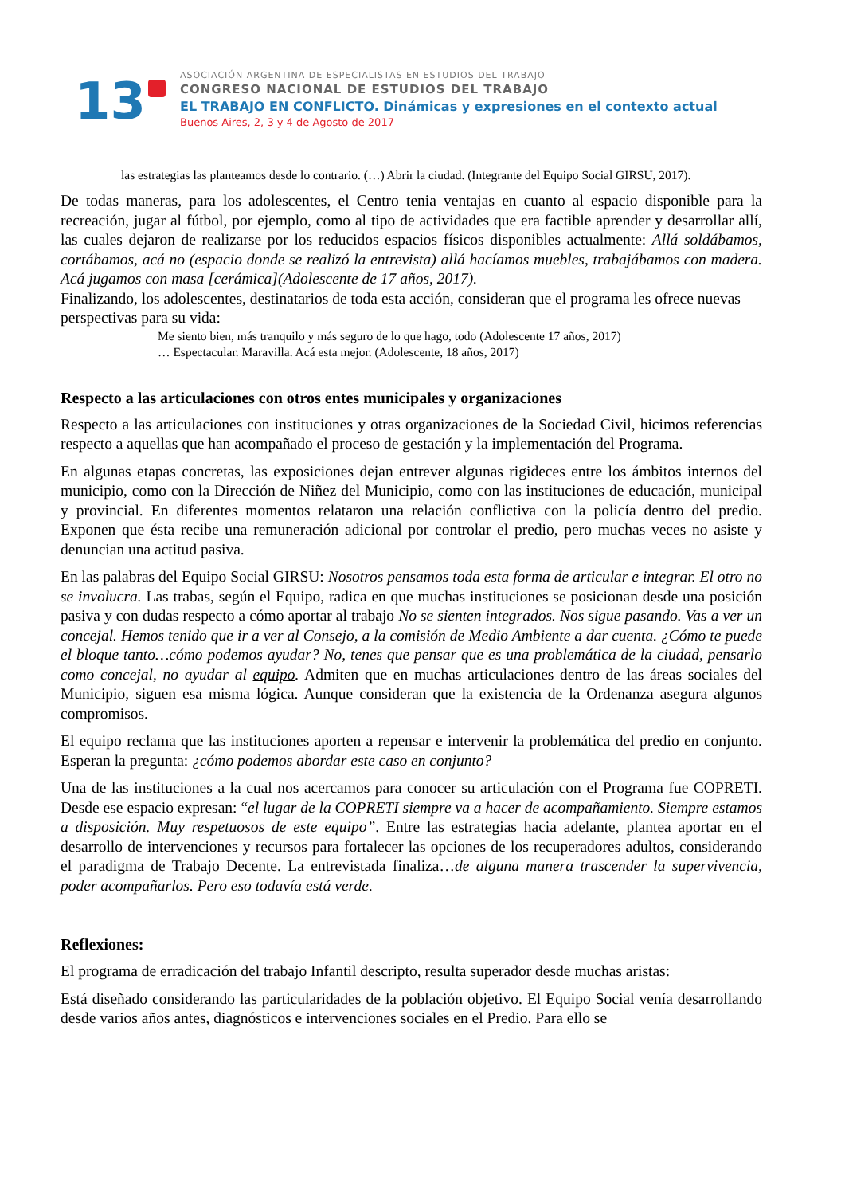13
ASOCIACIÓN ARGENTINA DE ESPECIALISTAS EN ESTUDIOS DEL TRABAJO
CONGRESO NACIONAL DE ESTUDIOS DEL TRABAJO
EL TRABAJO EN CONFLICTO. Dinámicas y expresiones en el contexto actual
Buenos Aires, 2, 3 y 4 de Agosto de 2017
las estrategias las planteamos desde lo contrario. (…) Abrir la ciudad. (Integrante del Equipo Social GIRSU, 2017).
De todas maneras, para los adolescentes, el Centro tenia ventajas en cuanto al espacio disponible para la recreación, jugar al fútbol, por ejemplo, como al tipo de actividades que era factible aprender y desarrollar allí, las cuales dejaron de realizarse por los reducidos espacios físicos disponibles actualmente: Allá soldábamos, cortábamos, acá no (espacio donde se realizó la entrevista) allá hacíamos muebles, trabajábamos con madera. Acá jugamos con masa [cerámica](Adolescente de 17 años, 2017).
Finalizando, los adolescentes, destinatarios de toda esta acción, consideran que el programa les ofrece nuevas perspectivas para su vida:
Me siento bien, más tranquilo y más seguro de lo que hago, todo (Adolescente 17 años, 2017)
… Espectacular. Maravilla. Acá esta mejor. (Adolescente, 18 años, 2017)
Respecto a las articulaciones con otros entes municipales y organizaciones
Respecto a las articulaciones con instituciones y otras organizaciones de la Sociedad Civil, hicimos referencias respecto a aquellas que han acompañado el proceso de gestación y la implementación del Programa.
En algunas etapas concretas, las exposiciones dejan entrever algunas rigideces entre los ámbitos internos del municipio, como con la Dirección de Niñez del Municipio, como con las instituciones de educación, municipal y provincial. En diferentes momentos relataron una relación conflictiva con la policía dentro del predio. Exponen que ésta recibe una remuneración adicional por controlar el predio, pero muchas veces no asiste y denuncian una actitud pasiva.
En las palabras del Equipo Social GIRSU: Nosotros pensamos toda esta forma de articular e integrar. El otro no se involucra. Las trabas, según el Equipo, radica en que muchas instituciones se posicionan desde una posición pasiva y con dudas respecto a cómo aportar al trabajo No se sienten integrados. Nos sigue pasando. Vas a ver un concejal. Hemos tenido que ir a ver al Consejo, a la comisión de Medio Ambiente a dar cuenta. ¿Cómo te puede el bloque tanto…cómo podemos ayudar? No, tenes que pensar que es una problemática de la ciudad, pensarlo como concejal, no ayudar al equipo. Admiten que en muchas articulaciones dentro de las áreas sociales del Municipio, siguen esa misma lógica. Aunque consideran que la existencia de la Ordenanza asegura algunos compromisos.
El equipo reclama que las instituciones aporten a repensar e intervenir la problemática del predio en conjunto. Esperan la pregunta: ¿cómo podemos abordar este caso en conjunto?
Una de las instituciones a la cual nos acercamos para conocer su articulación con el Programa fue COPRETI. Desde ese espacio expresan: “el lugar de la COPRETI siempre va a hacer de acompañamiento. Siempre estamos a disposición. Muy respetuosos de este equipo”. Entre las estrategias hacia adelante, plantea aportar en el desarrollo de intervenciones y recursos para fortalecer las opciones de los recuperadores adultos, considerando el paradigma de Trabajo Decente. La entrevistada finaliza…de alguna manera trascender la supervivencia, poder acompañarlos. Pero eso todavía está verde.
Reflexiones:
El programa de erradicación del trabajo Infantil descripto, resulta superador desde muchas aristas:
Está diseñado considerando las particularidades de la población objetivo. El Equipo Social venía desarrollando desde varios años antes, diagnósticos e intervenciones sociales en el Predio. Para ello se